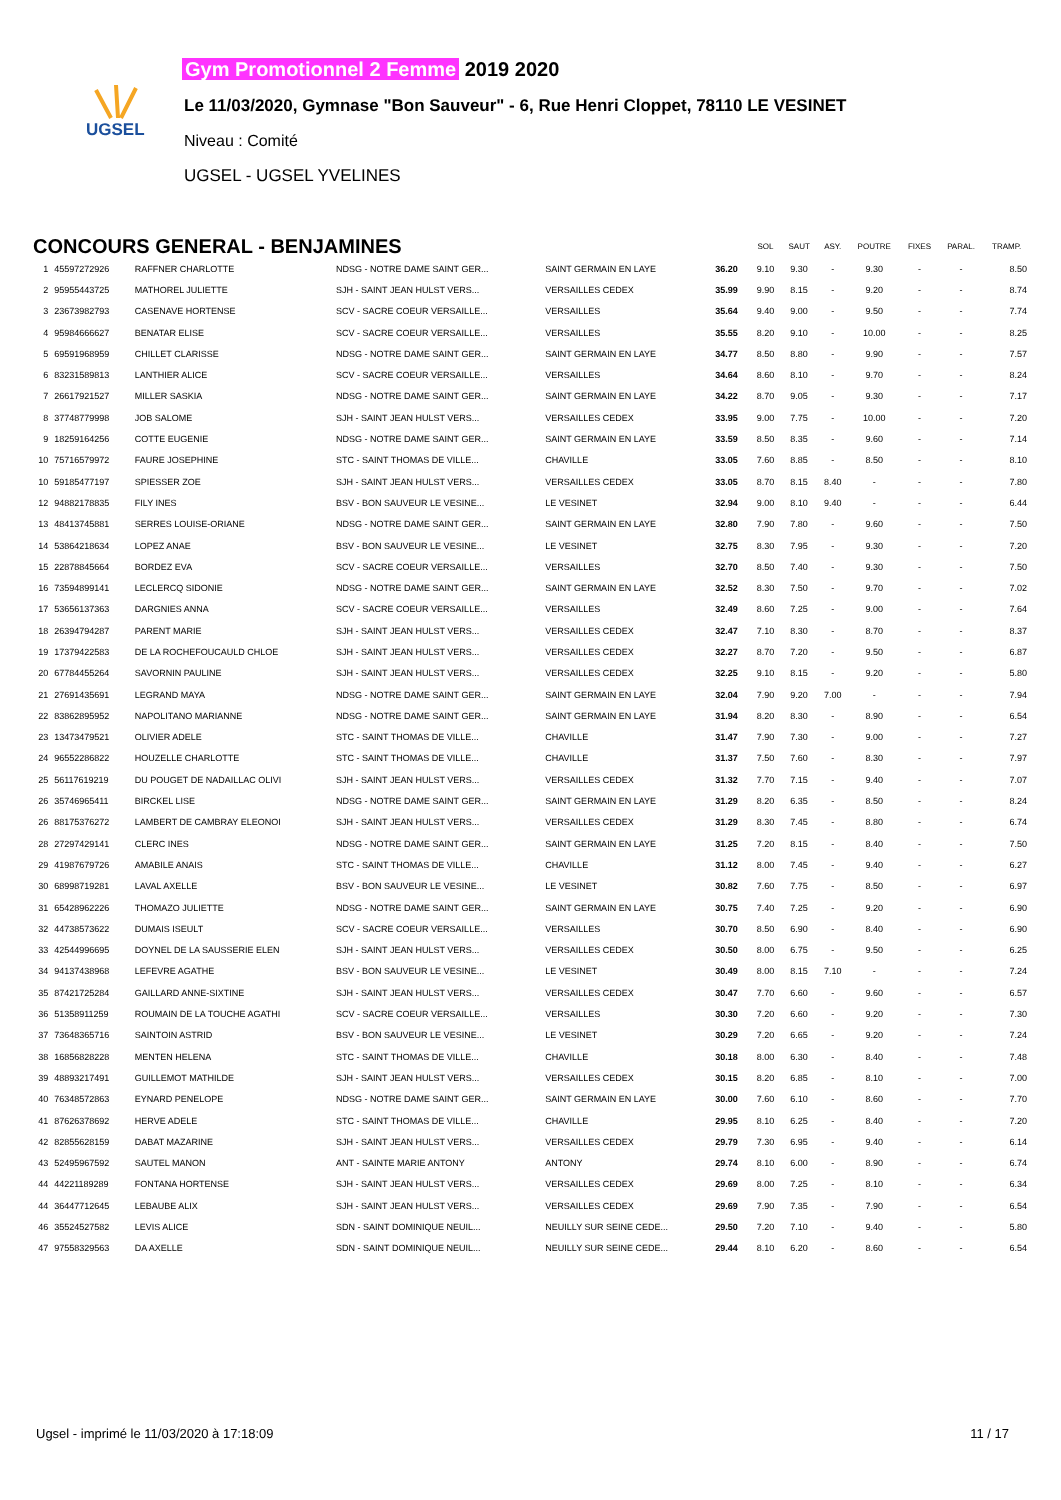UGSEL
Gym Promotionnel 2 Femme 2019 2020
Le 11/03/2020, Gymnase "Bon Sauveur" - 6, Rue Henri Cloppet, 78110 LE VESINET
Niveau : Comité
UGSEL - UGSEL YVELINES
| CONCOURS GENERAL - BENJAMINES | | | | | | SOL | SAUT | ASY. | POUTRE | FIXES | PARAL. | TRAMP. |
| 1 | 45597272926 | RAFFNER CHARLOTTE | NDSG - NOTRE DAME SAINT GER... | SAINT GERMAIN EN LAYE | 36.20 | 9.10 | 9.30 | - | 9.30 | - | - | 8.50 |
| 2 | 95955443725 | MATHOREL JULIETTE | SJH - SAINT JEAN HULST VERS... | VERSAILLES CEDEX | 35.99 | 9.90 | 8.15 | - | 9.20 | - | - | 8.74 |
| 3 | 23673982793 | CASENAVE HORTENSE | SCV - SACRE COEUR VERSAILLE... | VERSAILLES | 35.64 | 9.40 | 9.00 | - | 9.50 | - | - | 7.74 |
| 4 | 95984666627 | BENATAR ELISE | SCV - SACRE COEUR VERSAILLE... | VERSAILLES | 35.55 | 8.20 | 9.10 | - | 10.00 | - | - | 8.25 |
| 5 | 69591968959 | CHILLET CLARISSE | NDSG - NOTRE DAME SAINT GER... | SAINT GERMAIN EN LAYE | 34.77 | 8.50 | 8.80 | - | 9.90 | - | - | 7.57 |
| 6 | 83231589813 | LANTHIER ALICE | SCV - SACRE COEUR VERSAILLE... | VERSAILLES | 34.64 | 8.60 | 8.10 | - | 9.70 | - | - | 8.24 |
| 7 | 26617921527 | MILLER SASKIA | NDSG - NOTRE DAME SAINT GER... | SAINT GERMAIN EN LAYE | 34.22 | 8.70 | 9.05 | - | 9.30 | - | - | 7.17 |
| 8 | 37748779998 | JOB SALOME | SJH - SAINT JEAN HULST VERS... | VERSAILLES CEDEX | 33.95 | 9.00 | 7.75 | - | 10.00 | - | - | 7.20 |
| 9 | 18259164256 | COTTE EUGENIE | NDSG - NOTRE DAME SAINT GER... | SAINT GERMAIN EN LAYE | 33.59 | 8.50 | 8.35 | - | 9.60 | - | - | 7.14 |
| 10 | 75716579972 | FAURE JOSEPHINE | STC - SAINT THOMAS DE VILLE... | CHAVILLE | 33.05 | 7.60 | 8.85 | - | 8.50 | - | - | 8.10 |
| 10 | 59185477197 | SPIESSER ZOE | SJH - SAINT JEAN HULST VERS... | VERSAILLES CEDEX | 33.05 | 8.70 | 8.15 | 8.40 | - | - | - | 7.80 |
| 12 | 94882178835 | FILY INES | BSV - BON SAUVEUR LE VESINE... | LE VESINET | 32.94 | 9.00 | 8.10 | 9.40 | - | - | - | 6.44 |
| 13 | 48413745881 | SERRES LOUISE-ORIANE | NDSG - NOTRE DAME SAINT GER... | SAINT GERMAIN EN LAYE | 32.80 | 7.90 | 7.80 | - | 9.60 | - | - | 7.50 |
| 14 | 53864218634 | LOPEZ ANAE | BSV - BON SAUVEUR LE VESINE... | LE VESINET | 32.75 | 8.30 | 7.95 | - | 9.30 | - | - | 7.20 |
| 15 | 22878845664 | BORDEZ EVA | SCV - SACRE COEUR VERSAILLE... | VERSAILLES | 32.70 | 8.50 | 7.40 | - | 9.30 | - | - | 7.50 |
| 16 | 73594899141 | LECLERCQ SIDONIE | NDSG - NOTRE DAME SAINT GER... | SAINT GERMAIN EN LAYE | 32.52 | 8.30 | 7.50 | - | 9.70 | - | - | 7.02 |
| 17 | 53656137363 | DARGNIES ANNA | SCV - SACRE COEUR VERSAILLE... | VERSAILLES | 32.49 | 8.60 | 7.25 | - | 9.00 | - | - | 7.64 |
| 18 | 26394794287 | PARENT MARIE | SJH - SAINT JEAN HULST VERS... | VERSAILLES CEDEX | 32.47 | 7.10 | 8.30 | - | 8.70 | - | - | 8.37 |
| 19 | 17379422583 | DE LA ROCHEFOUCAULD CHLOE | SJH - SAINT JEAN HULST VERS... | VERSAILLES CEDEX | 32.27 | 8.70 | 7.20 | - | 9.50 | - | - | 6.87 |
| 20 | 67784455264 | SAVORNIN PAULINE | SJH - SAINT JEAN HULST VERS... | VERSAILLES CEDEX | 32.25 | 9.10 | 8.15 | - | 9.20 | - | - | 5.80 |
| 21 | 27691435691 | LEGRAND MAYA | NDSG - NOTRE DAME SAINT GER... | SAINT GERMAIN EN LAYE | 32.04 | 7.90 | 9.20 | 7.00 | - | - | - | 7.94 |
| 22 | 83862895952 | NAPOLITANO MARIANNE | NDSG - NOTRE DAME SAINT GER... | SAINT GERMAIN EN LAYE | 31.94 | 8.20 | 8.30 | - | 8.90 | - | - | 6.54 |
| 23 | 13473479521 | OLIVIER ADELE | STC - SAINT THOMAS DE VILLE... | CHAVILLE | 31.47 | 7.90 | 7.30 | - | 9.00 | - | - | 7.27 |
| 24 | 96552286822 | HOUZELLE CHARLOTTE | STC - SAINT THOMAS DE VILLE... | CHAVILLE | 31.37 | 7.50 | 7.60 | - | 8.30 | - | - | 7.97 |
| 25 | 56117619219 | DU POUGET DE NADAILLAC OLIVI | SJH - SAINT JEAN HULST VERS... | VERSAILLES CEDEX | 31.32 | 7.70 | 7.15 | - | 9.40 | - | - | 7.07 |
| 26 | 35746965411 | BIRCKEL LISE | NDSG - NOTRE DAME SAINT GER... | SAINT GERMAIN EN LAYE | 31.29 | 8.20 | 6.35 | - | 8.50 | - | - | 8.24 |
| 26 | 88175376272 | LAMBERT DE CAMBRAY ELEONOI | SJH - SAINT JEAN HULST VERS... | VERSAILLES CEDEX | 31.29 | 8.30 | 7.45 | - | 8.80 | - | - | 6.74 |
| 28 | 27297429141 | CLERC INES | NDSG - NOTRE DAME SAINT GER... | SAINT GERMAIN EN LAYE | 31.25 | 7.20 | 8.15 | - | 8.40 | - | - | 7.50 |
| 29 | 41987679726 | AMABILE ANAIS | STC - SAINT THOMAS DE VILLE... | CHAVILLE | 31.12 | 8.00 | 7.45 | - | 9.40 | - | - | 6.27 |
| 30 | 68998719281 | LAVAL AXELLE | BSV - BON SAUVEUR LE VESINE... | LE VESINET | 30.82 | 7.60 | 7.75 | - | 8.50 | - | - | 6.97 |
| 31 | 65428962226 | THOMAZO JULIETTE | NDSG - NOTRE DAME SAINT GER... | SAINT GERMAIN EN LAYE | 30.75 | 7.40 | 7.25 | - | 9.20 | - | - | 6.90 |
| 32 | 44738573622 | DUMAIS ISEULT | SCV - SACRE COEUR VERSAILLE... | VERSAILLES | 30.70 | 8.50 | 6.90 | - | 8.40 | - | - | 6.90 |
| 33 | 42544996695 | DOYNEL DE LA SAUSSERIE ELEN | SJH - SAINT JEAN HULST VERS... | VERSAILLES CEDEX | 30.50 | 8.00 | 6.75 | - | 9.50 | - | - | 6.25 |
| 34 | 94137438968 | LEFEVRE AGATHE | BSV - BON SAUVEUR LE VESINE... | LE VESINET | 30.49 | 8.00 | 8.15 | 7.10 | - | - | - | 7.24 |
| 35 | 87421725284 | GAILLARD ANNE-SIXTINE | SJH - SAINT JEAN HULST VERS... | VERSAILLES CEDEX | 30.47 | 7.70 | 6.60 | - | 9.60 | - | - | 6.57 |
| 36 | 51358911259 | ROUMAIN DE LA TOUCHE AGATHI | SCV - SACRE COEUR VERSAILLE... | VERSAILLES | 30.30 | 7.20 | 6.60 | - | 9.20 | - | - | 7.30 |
| 37 | 73648365716 | SAINTOIN ASTRID | BSV - BON SAUVEUR LE VESINE... | LE VESINET | 30.29 | 7.20 | 6.65 | - | 9.20 | - | - | 7.24 |
| 38 | 16856828228 | MENTEN HELENA | STC - SAINT THOMAS DE VILLE... | CHAVILLE | 30.18 | 8.00 | 6.30 | - | 8.40 | - | - | 7.48 |
| 39 | 48893217491 | GUILLEMOT MATHILDE | SJH - SAINT JEAN HULST VERS... | VERSAILLES CEDEX | 30.15 | 8.20 | 6.85 | - | 8.10 | - | - | 7.00 |
| 40 | 76348572863 | EYNARD PENELOPE | NDSG - NOTRE DAME SAINT GER... | SAINT GERMAIN EN LAYE | 30.00 | 7.60 | 6.10 | - | 8.60 | - | - | 7.70 |
| 41 | 87626378692 | HERVE ADELE | STC - SAINT THOMAS DE VILLE... | CHAVILLE | 29.95 | 8.10 | 6.25 | - | 8.40 | - | - | 7.20 |
| 42 | 82855628159 | DABAT MAZARINE | SJH - SAINT JEAN HULST VERS... | VERSAILLES CEDEX | 29.79 | 7.30 | 6.95 | - | 9.40 | - | - | 6.14 |
| 43 | 52495967592 | SAUTEL MANON | ANT - SAINTE MARIE ANTONY | ANTONY | 29.74 | 8.10 | 6.00 | - | 8.90 | - | - | 6.74 |
| 44 | 44221189289 | FONTANA HORTENSE | SJH - SAINT JEAN HULST VERS... | VERSAILLES CEDEX | 29.69 | 8.00 | 7.25 | - | 8.10 | - | - | 6.34 |
| 44 | 36447712645 | LEBAUBE ALIX | SJH - SAINT JEAN HULST VERS... | VERSAILLES CEDEX | 29.69 | 7.90 | 7.35 | - | 7.90 | - | - | 6.54 |
| 46 | 35524527582 | LEVIS ALICE | SDN - SAINT DOMINIQUE NEUIL... | NEUILLY SUR SEINE CEDE... | 29.50 | 7.20 | 7.10 | - | 9.40 | - | - | 5.80 |
| 47 | 97558329563 | DA AXELLE | SDN - SAINT DOMINIQUE NEUIL... | NEUILLY SUR SEINE CEDE... | 29.44 | 8.10 | 6.20 | - | 8.60 | - | - | 6.54 |
Ugsel - imprimé le 11/03/2020 à 17:18:09 11 / 17